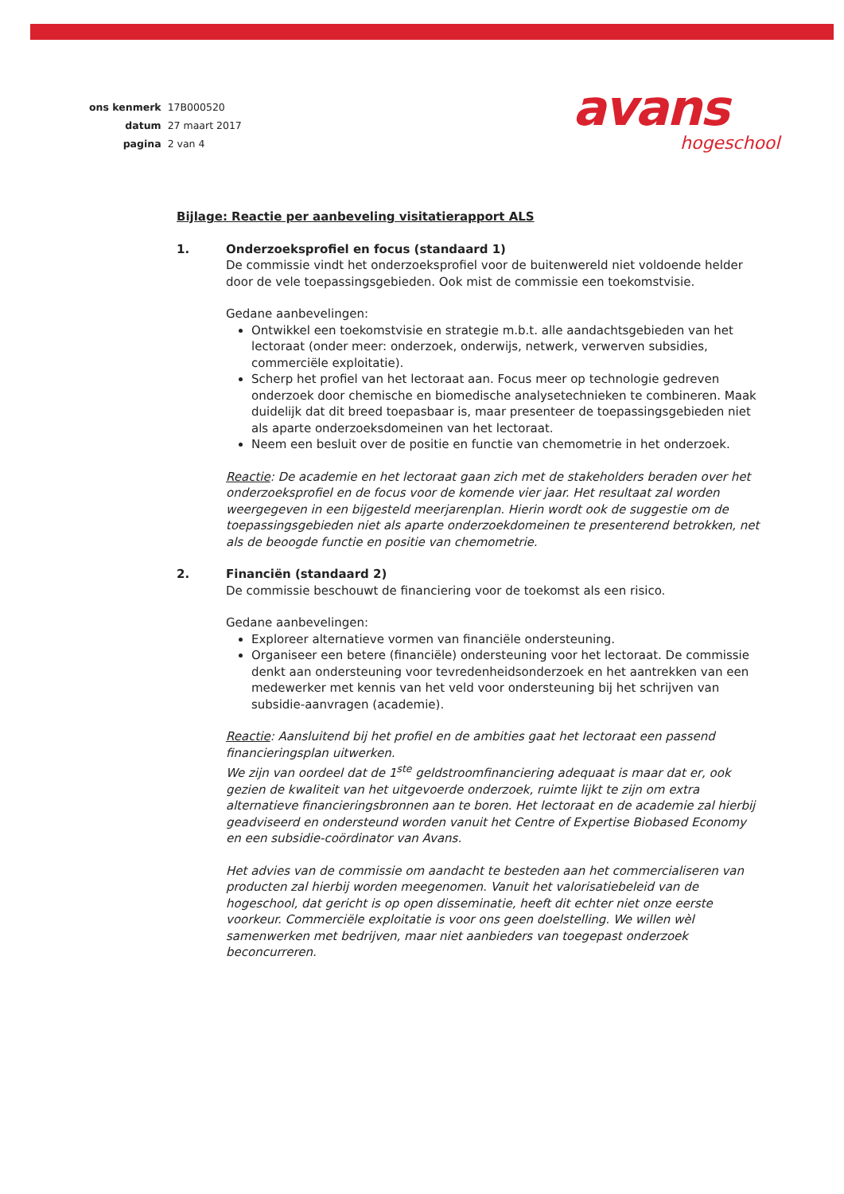| ons kenmerk | 17B000520 |
| datum | 27 maart 2017 |
| pagina | 2 van 4 |
avans
hogeschool
Bijlage: Reactie per aanbeveling visitatierapport ALS
1. Onderzoeksprofiel en focus (standaard 1)
De commissie vindt het onderzoeksprofiel voor de buitenwereld niet voldoende helder door de vele toepassingsgebieden. Ook mist de commissie een toekomstvisie.
Gedane aanbevelingen:
Ontwikkel een toekomstvisie en strategie m.b.t. alle aandachtsgebieden van het lectoraat (onder meer: onderzoek, onderwijs, netwerk, verwerven subsidies, commerciële exploitatie).
Scherp het profiel van het lectoraat aan. Focus meer op technologie gedreven onderzoek door chemische en biomedische analysetechnieken te combineren. Maak duidelijk dat dit breed toepasbaar is, maar presenteer de toepassingsgebieden niet als aparte onderzoeksdomeinen van het lectoraat.
Neem een besluit over de positie en functie van chemometrie in het onderzoek.
Reactie: De academie en het lectoraat gaan zich met de stakeholders beraden over het onderzoeksprofiel en de focus voor de komende vier jaar. Het resultaat zal worden weergegeven in een bijgesteld meerjarenplan. Hierin wordt ook de suggestie om de toepassingsgebieden niet als aparte onderzoekdomeinen te presenterend betrokken, net als de beoogde functie en positie van chemometrie.
2. Financiën (standaard 2)
De commissie beschouwt de financiering voor de toekomst als een risico.
Gedane aanbevelingen:
Exploreer alternatieve vormen van financiële ondersteuning.
Organiseer een betere (financiële) ondersteuning voor het lectoraat. De commissie denkt aan ondersteuning voor tevredenheidsonderzoek en het aantrekken van een medewerker met kennis van het veld voor ondersteuning bij het schrijven van subsidie-aanvragen (academie).
Reactie: Aansluitend bij het profiel en de ambities gaat het lectoraat een passend financieringsplan uitwerken.
We zijn van oordeel dat de 1<sup>ste</sup> geldstroomfinanciering adequaat is maar dat er, ook gezien de kwaliteit van het uitgevoerde onderzoek, ruimte lijkt te zijn om extra alternatieve financieringsbronnen aan te boren. Het lectoraat en de academie zal hierbij geadviseerd en ondersteund worden vanuit het Centre of Expertise Biobased Economy en een subsidie-coördinator van Avans.
Het advies van de commissie om aandacht te besteden aan het commercialiseren van producten zal hierbij worden meegenomen. Vanuit het valorisatiebeleid van de hogeschool, dat gericht is op open disseminatie, heeft dit echter niet onze eerste voorkeur. Commerciële exploitatie is voor ons geen doelstelling. We willen wèl samenwerken met bedrijven, maar niet aanbieders van toegepast onderzoek beconcurreren.